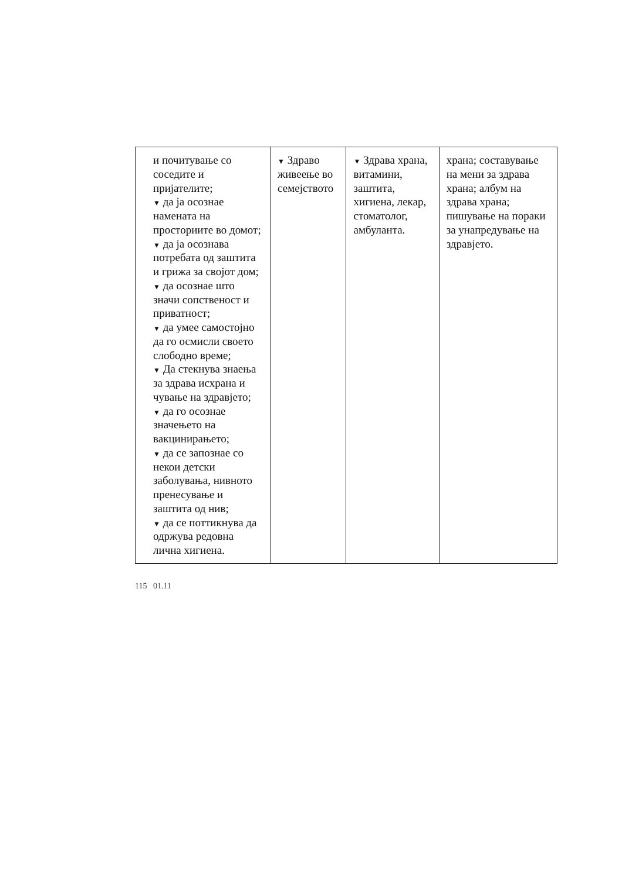| и почитување со соседите и пријателите; ▼ да ја осознае намената на просториите во домот; ▼ да ја осознава потребата од заштита и грижа за својот дом; ▼ да осознае што значи сопственост и приватност; ▼ да умее самостојно да го осмисли своето слободно време; ▼ Да стекнува знаења за здрава исхрана и чување на здравјето; ▼ да го осознае значењето на вакцинирањето; ▼ да се запознае со некои детски заболувања, нивното пренесување и заштита од нив; ▼ да се поттикнува да одржува редовна лична хигиена. | ▼ Здраво живеење во семејството | ▼ Здрава храна, витамини, заштита, хигиена, лекар, стоматолог, амбуланта. | храна; составување на мени за здрава храна; албум на здрава храна; пишување на пораки за унапредување на здравјето. |
115 01.11